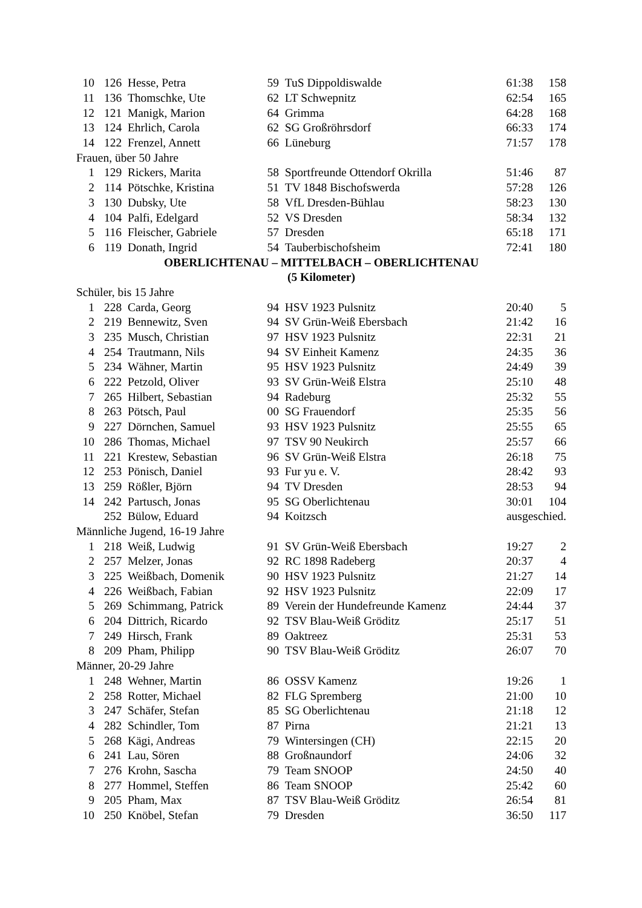| 10 | 126 | Hesse, Petra | 59 | TuS Dippoldiswalde | 61:38 | 158 |
| 11 | 136 | Thomschke, Ute | 62 | LT Schwepnitz | 62:54 | 165 |
| 12 | 121 | Manigk, Marion | 64 | Grimma | 64:28 | 168 |
| 13 | 124 | Ehrlich, Carola | 62 | SG Großröhrsdorf | 66:33 | 174 |
| 14 | 122 | Frenzel, Annett | 66 | Lüneburg | 71:57 | 178 |
| Frauen, über 50 Jahre | | | | | | |
| 1 | 129 | Rickers, Marita | 58 | Sportfreunde Ottendorf Okrilla | 51:46 | 87 |
| 2 | 114 | Pötschke, Kristina | 51 | TV 1848 Bischofswerda | 57:28 | 126 |
| 3 | 130 | Dubsky, Ute | 58 | VfL Dresden-Bühlau | 58:23 | 130 |
| 4 | 104 | Palfi, Edelgard | 52 | VS Dresden | 58:34 | 132 |
| 5 | 116 | Fleischer, Gabriele | 57 | Dresden | 65:18 | 171 |
| 6 | 119 | Donath, Ingrid | 54 | Tauberbischofsheim | 72:41 | 180 |
| OBERLICHTENAU – MITTELBACH – OBERLICHTENAU | | | | | | |
| (5 Kilometer) | | | | | | |
| Schüler, bis 15 Jahre | | | | | | |
| 1 | 228 | Carda, Georg | 94 | HSV 1923 Pulsnitz | 20:40 | 5 |
| 2 | 219 | Bennewitz, Sven | 94 | SV Grün-Weiß Ebersbach | 21:42 | 16 |
| 3 | 235 | Musch, Christian | 97 | HSV 1923 Pulsnitz | 22:31 | 21 |
| 4 | 254 | Trautmann, Nils | 94 | SV Einheit Kamenz | 24:35 | 36 |
| 5 | 234 | Wähner, Martin | 95 | HSV 1923 Pulsnitz | 24:49 | 39 |
| 6 | 222 | Petzold, Oliver | 93 | SV Grün-Weiß Elstra | 25:10 | 48 |
| 7 | 265 | Hilbert, Sebastian | 94 | Radeburg | 25:32 | 55 |
| 8 | 263 | Pötsch, Paul | 00 | SG Frauendorf | 25:35 | 56 |
| 9 | 227 | Dörnchen, Samuel | 93 | HSV 1923 Pulsnitz | 25:55 | 65 |
| 10 | 286 | Thomas, Michael | 97 | TSV 90 Neukirch | 25:57 | 66 |
| 11 | 221 | Krestew, Sebastian | 96 | SV Grün-Weiß Elstra | 26:18 | 75 |
| 12 | 253 | Pönisch, Daniel | 93 | Fur yu e. V. | 28:42 | 93 |
| 13 | 259 | Rößler, Björn | 94 | TV Dresden | 28:53 | 94 |
| 14 | 242 | Partusch, Jonas | 95 | SG Oberlichtenau | 30:01 | 104 |
| | 252 | Bülow, Eduard | 94 | Koitzsch | ausgeschied. | |
| Männliche Jugend, 16-19 Jahre | | | | | | |
| 1 | 218 | Weiß, Ludwig | 91 | SV Grün-Weiß Ebersbach | 19:27 | 2 |
| 2 | 257 | Melzer, Jonas | 92 | RC 1898 Radeberg | 20:37 | 4 |
| 3 | 225 | Weißbach, Domenik | 90 | HSV 1923 Pulsnitz | 21:27 | 14 |
| 4 | 226 | Weißbach, Fabian | 92 | HSV 1923 Pulsnitz | 22:09 | 17 |
| 5 | 269 | Schimmang, Patrick | 89 | Verein der Hundefreunde Kamenz | 24:44 | 37 |
| 6 | 204 | Dittrich, Ricardo | 92 | TSV Blau-Weiß Gröditz | 25:17 | 51 |
| 7 | 249 | Hirsch, Frank | 89 | Oaktreez | 25:31 | 53 |
| 8 | 209 | Pham, Philipp | 90 | TSV Blau-Weiß Gröditz | 26:07 | 70 |
| Männer, 20-29 Jahre | | | | | | |
| 1 | 248 | Wehner, Martin | 86 | OSSV Kamenz | 19:26 | 1 |
| 2 | 258 | Rotter, Michael | 82 | FLG Spremberg | 21:00 | 10 |
| 3 | 247 | Schäfer, Stefan | 85 | SG Oberlichtenau | 21:18 | 12 |
| 4 | 282 | Schindler, Tom | 87 | Pirna | 21:21 | 13 |
| 5 | 268 | Kägi, Andreas | 79 | Wintersingen (CH) | 22:15 | 20 |
| 6 | 241 | Lau, Sören | 88 | Großnaundorf | 24:06 | 32 |
| 7 | 276 | Krohn, Sascha | 79 | Team SNOOP | 24:50 | 40 |
| 8 | 277 | Hommel, Steffen | 86 | Team SNOOP | 25:42 | 60 |
| 9 | 205 | Pham, Max | 87 | TSV Blau-Weiß Gröditz | 26:54 | 81 |
| 10 | 250 | Knöbel, Stefan | 79 | Dresden | 36:50 | 117 |